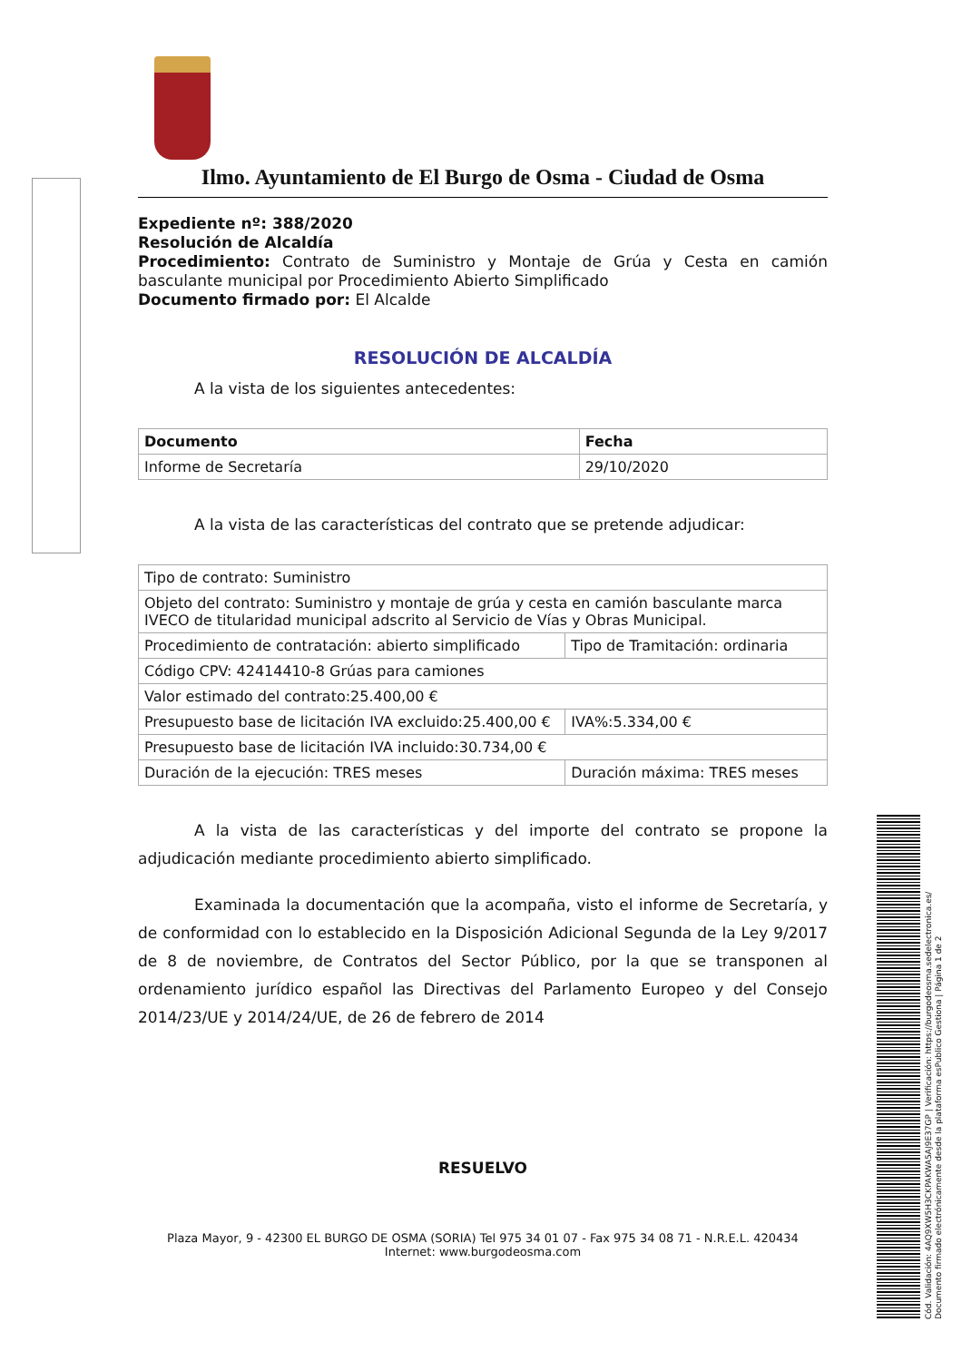Ilmo. Ayuntamiento de El Burgo de Osma - Ciudad de Osma
Expediente nº: 388/2020
Resolución de Alcaldía
Procedimiento: Contrato de Suministro y Montaje de Grúa y Cesta en camión basculante municipal por Procedimiento Abierto Simplificado
Documento firmado por: El Alcalde
RESOLUCIÓN DE ALCALDÍA
A la vista de los siguientes antecedentes:
| Documento | Fecha |
| --- | --- |
| Informe de Secretaría | 29/10/2020 |
A la vista de las características del contrato que se pretende adjudicar:
| Tipo de contrato: Suministro | |
| Objeto del contrato: Suministro y montaje de grúa y cesta en camión basculante marca IVECO de titularidad municipal adscrito al Servicio de Vías y Obras Municipal. | |
| Procedimiento de contratación: abierto simplificado | Tipo de Tramitación: ordinaria |
| Código CPV: 42414410-8 Grúas para camiones | |
| Valor estimado del contrato:25.400,00 € | |
| Presupuesto base de licitación IVA excluido:25.400,00 € | IVA%:5.334,00 € |
| Presupuesto base de licitación IVA incluido:30.734,00 € | |
| Duración de la ejecución: TRES meses | Duración máxima: TRES meses |
A la vista de las características y del importe del contrato se propone la adjudicación mediante procedimiento abierto simplificado.
Examinada la documentación que la acompaña, visto el informe de Secretaría, y de conformidad con lo establecido en la Disposición Adicional Segunda de la Ley 9/2017 de 8 de noviembre, de Contratos del Sector Público, por la que se transponen al ordenamiento jurídico español las Directivas del Parlamento Europeo y del Consejo 2014/23/UE y 2014/24/UE, de 26 de febrero de 2014
RESUELVO
Plaza Mayor, 9 - 42300 EL BURGO DE OSMA (SORIA) Tel 975 34 01 07 - Fax 975 34 08 71 - N.R.E.L. 420434
Internet: www.burgodeosma.com
Cód. Validación: 4AQ9XW5H3CKPAKWA5AJ9E37GP | Verificación: https://burgodeosma.sedelectronica.es/
Documento firmado electrónicamente desde la plataforma esPublico Gestiona | Página 1 de 2